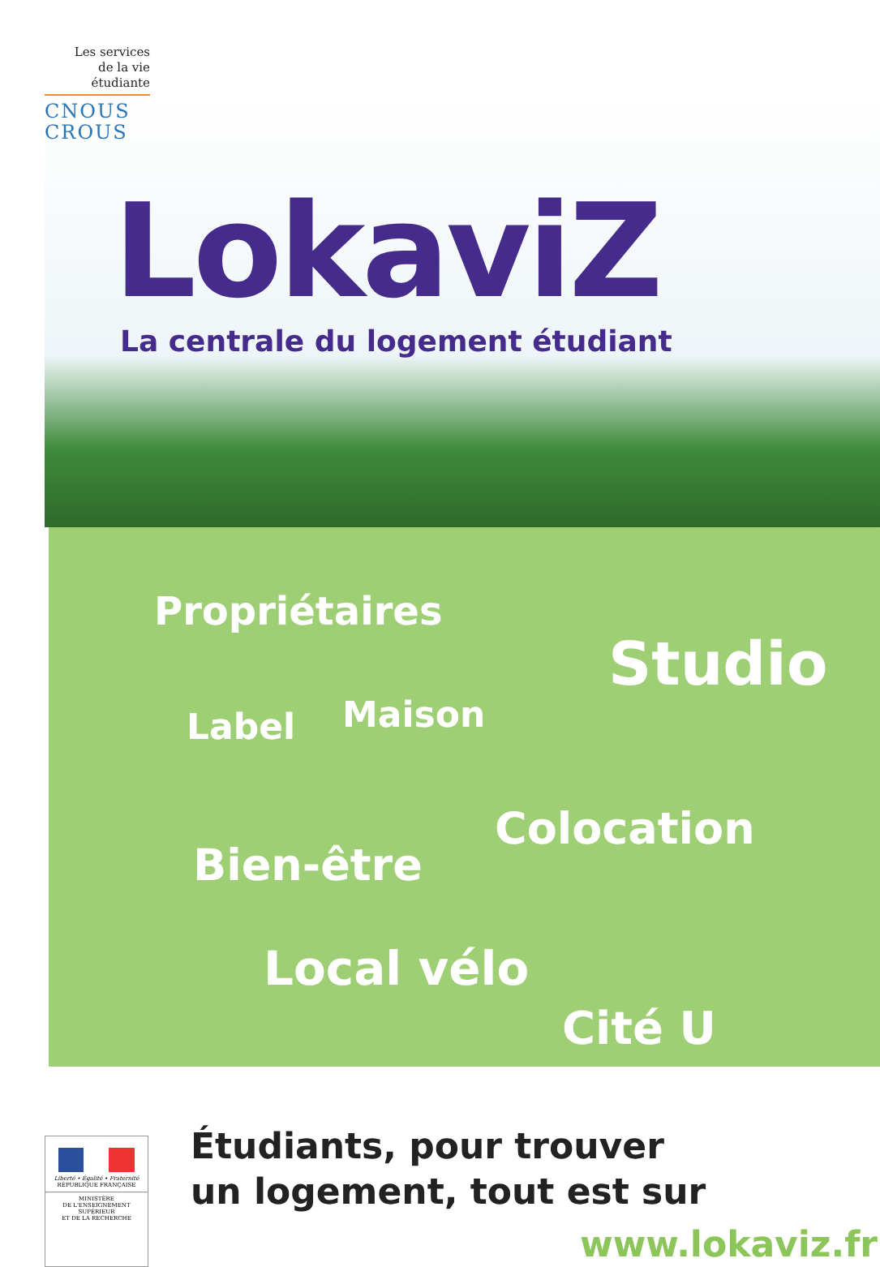Les services
de la vie
étudiante
CNOUS
CROUS
LokaviZ
La centrale du logement étudiant
Propriétaires
Studio
Maison
Label
Colocation
Bien-être
Local vélo
Cité U
Liberté • Égalité • Fraternité
RÉPUBLIQUE FRANÇAISE
MINISTÈRE
DE L'ENSEIGNEMENT SUPÉRIEUR
ET DE LA RECHERCHE
Étudiants, pour trouver
un logement, tout est sur
www.lokaviz.fr